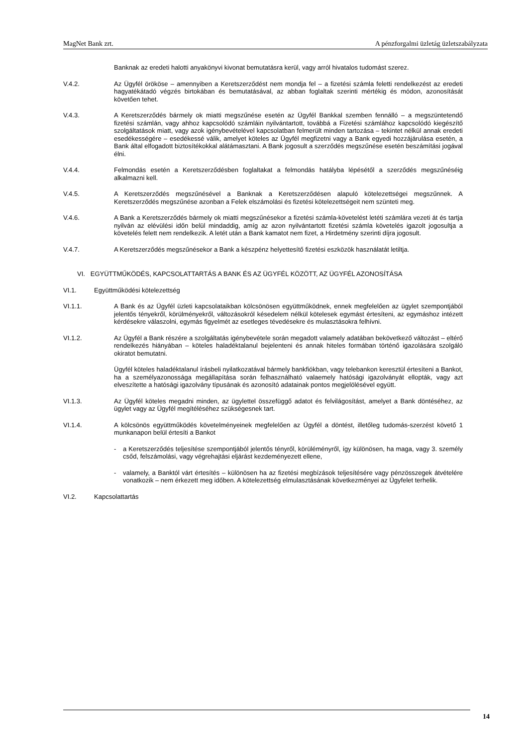MagNet Bank zrt. A pénzforgalmi üzletág üzletszabályzata
Banknak az eredeti halotti anyakönyvi kivonat bemutatásra kerül, vagy arról hivatalos tudomást szerez.
V.4.2. Az Ügyfél örököse – amennyiben a Keretszerződést nem mondja fel – a fizetési számla feletti rendelkezést az eredeti hagyatékátadó végzés birtokában és bemutatásával, az abban foglaltak szerinti mértékig és módon, azonosítását követően tehet.
V.4.3. A Keretszerződés bármely ok miatti megszűnése esetén az Ügyfél Bankkal szemben fennálló – a megszüntetendő fizetési számlán, vagy ahhoz kapcsolódó számláin nyilvántartott, továbbá a Fizetési számlához kapcsolódó kiegészítő szolgáltatások miatt, vagy azok igénybevételével kapcsolatban felmerült minden tartozása – tekintet nélkül annak eredeti esedékességére – esedékessé válik, amelyet köteles az Ügyfél megfizetni vagy a Bank egyedi hozzájárulása esetén, a Bank által elfogadott biztosítékokkal alátámasztani. A Bank jogosult a szerződés megszűnése esetén beszámítási jogával élni.
V.4.4. Felmondás esetén a Keretszerződésben foglaltakat a felmondás hatályba lépésétől a szerződés megszűnéséig alkalmazni kell.
V.4.5. A Keretszerződés megszűnésével a Banknak a Keretszerződésen alapuló kötelezettségei megszűnnek. A Keretszerződés megszűnése azonban a Felek elszámolási és fizetési kötelezettségeit nem szünteti meg.
V.4.6. A Bank a Keretszerződés bármely ok miatti megszűnésekor a fizetési számla-követelést letéti számlára vezeti át és tartja nyilván az elévülési időn belül mindaddig, amíg az azon nyilvántartott fizetési számla követelés igazolt jogosultja a követelés felett nem rendelkezik. A letét után a Bank kamatot nem fizet, a Hirdetmény szerinti díjra jogosult.
V.4.7. A Keretszerződés megszűnésekor a Bank a készpénz helyettesítő fizetési eszközök használatát letiltja.
VI. EGYÜTTMŰKÖDÉS, KAPCSOLATTARTÁS A BANK ÉS AZ ÜGYFÉL KÖZÖTT, AZ ÜGYFÉL AZONOSÍTÁSA
VI.1. Együttműködési kötelezettség
VI.1.1. A Bank és az Ügyfél üzleti kapcsolataikban kölcsönösen együttműködnek, ennek megfelelően az ügylet szempontjából jelentős tényekről, körülményekről, változásokról késedelem nélkül kötelesek egymást értesíteni, az egymáshoz intézett kérdésekre válaszolni, egymás figyelmét az esetleges tévedésekre és mulasztásokra felhívni.
VI.1.2. Az Ügyfél a Bank részére a szolgáltatás igénybevétele során megadott valamely adatában bekövetkező változást – eltérő rendelkezés hiányában – köteles haladéktalanul bejelenteni és annak hiteles formában történő igazolására szolgáló okiratot bemutatni.
Ügyfél köteles haladéktalanul írásbeli nyilatkozatával bármely bankfiókban, vagy telebankon keresztül értesíteni a Bankot, ha a személyazonossága megállapítása során felhasználható valaemely hatósági igazolványát ellopták, vagy azt elveszítette a hatósági igazolvány típusának és azonosító adatainak pontos megjelölésével együtt.
VI.1.3. Az Ügyfél köteles megadni minden, az ügylettel összefüggő adatot és felvilágosítást, amelyet a Bank döntéséhez, az ügylet vagy az Ügyfél megítéléséhez szükségesnek tart.
VI.1.4. A kölcsönös együttműködés követelményeinek megfelelően az Ügyfél a döntést, illetőleg tudomás-szerzést követő 1 munkanapon belül értesíti a Bankot
- a Keretszerződés teljesítése szempontjából jelentős tényről, körüléményről, így különösen, ha maga, vagy 3. személy csőd, felszámolási, vagy végrehajtási eljárást kezdeményezett ellene,
- valamely, a Banktól várt értesítés – különösen ha az fizetési megbízások teljesítésére vagy pénzösszegek átvételére vonatkozik – nem érkezett meg időben. A kötelezettség elmulasztásának következményei az Ügyfelet terhelik.
VI.2. Kapcsolattartás
14